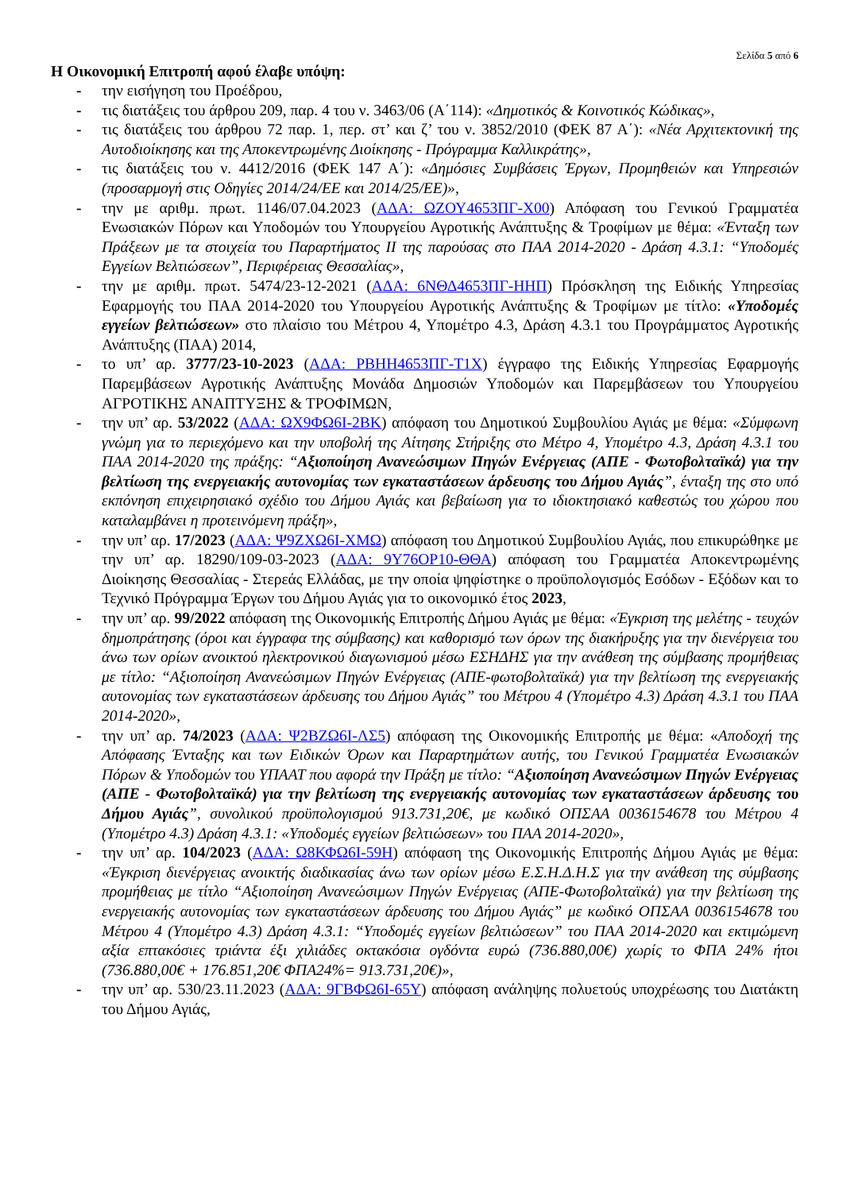Σελίδα 5 από 6
Η Οικονομική Επιτροπή αφού έλαβε υπόψη:
- την εισήγηση του Προέδρου,
- τις διατάξεις του άρθρου 209, παρ. 4 του ν. 3463/06 (Α΄114): «Δημοτικός & Κοινοτικός Κώδικας»,
- τις διατάξεις του άρθρου 72 παρ. 1, περ. στ’ και ζ’ του ν. 3852/2010 (ΦΕΚ 87 Α΄): «Νέα Αρχιτεκτονική της Αυτοδιοίκησης και της Αποκεντρωμένης Διοίκησης - Πρόγραμμα Καλλικράτης»,
- τις διατάξεις του ν. 4412/2016 (ΦΕΚ 147 Α΄): «Δημόσιες Συμβάσεις Έργων, Προμηθειών και Υπηρεσιών (προσαρμογή στις Οδηγίες 2014/24/ΕΕ και 2014/25/ΕΕ)»,
- την με αριθμ. πρωτ. 1146/07.04.2023 (ΑΔΑ: ΩΖΟΥ4653ΠΓ-Χ00) Απόφαση του Γενικού Γραμματέα Ενωσιακών Πόρων και Υποδομών του Υπουργείου Αγροτικής Ανάπτυξης & Τροφίμων με θέμα: «Ένταξη των Πράξεων με τα στοιχεία του Παραρτήματος ΙΙ της παρούσας στο ΠΑΑ 2014-2020 - Δράση 4.3.1: “Υποδομές Εγγείων Βελτιώσεων”, Περιφέρειας Θεσσαλίας»,
- την με αριθμ. πρωτ. 5474/23-12-2021 (ΑΔΑ: 6ΝΘΔ4653ΠΓ-ΗΗΠ) Πρόσκληση της Ειδικής Υπηρεσίας Εφαρμογής του ΠΑΑ 2014-2020 του Υπουργείου Αγροτικής Ανάπτυξης & Τροφίμων με τίτλο: «Υποδομές εγγείων βελτιώσεων» στο πλαίσιο του Μέτρου 4, Υπομέτρο 4.3, Δράση 4.3.1 του Προγράμματος Αγροτικής Ανάπτυξης (ΠΑΑ) 2014,
- το υπ’ αρ. 3777/23-10-2023 (ΑΔΑ: ΡΒΗΗ4653ΠΓ-Τ1Χ) έγγραφο της Ειδικής Υπηρεσίας Εφαρμογής Παρεμβάσεων Αγροτικής Ανάπτυξης Μονάδα Δημοσιών Υποδομών και Παρεμβάσεων του Υπουργείου ΑΓΡΟΤΙΚΗΣ ΑΝΑΠΤΥΞΗΣ & ΤΡΟΦΙΜΩΝ,
- την υπ’ αρ. 53/2022 (ΑΔΑ: ΩΧ9ΦΩ6Ι-2ΒΚ) απόφαση του Δημοτικού Συμβουλίου Αγιάς με θέμα: «Σύμφωνη γνώμη για το περιεχόμενο και την υποβολή της Αίτησης Στήριξης στο Μέτρο 4, Υπομέτρο 4.3, Δράση 4.3.1 του ΠΑΑ 2014-2020 της πράξης: “Αξιοποίηση Ανανεώσιμων Πηγών Ενέργειας (ΑΠΕ - Φωτοβολταϊκά) για την βελτίωση της ενεργειακής αυτονομίας των εγκαταστάσεων άρδευσης του Δήμου Αγιάς”, ένταξη της στο υπό εκπόνηση επιχειρησιακό σχέδιο του Δήμου Αγιάς και βεβαίωση για το ιδιοκτησιακό καθεστώς του χώρου που καταλαμβάνει η προτεινόμενη πράξη»,
- την υπ’ αρ. 17/2023 (ΑΔΑ: Ψ9ΖΧΩ6Ι-ΧΜΩ) απόφαση του Δημοτικού Συμβουλίου Αγιάς, που επικυρώθηκε με την υπ’ αρ. 18290/109-03-2023 (ΑΔΑ: 9Υ76ΟΡ10-ΘΘΑ) απόφαση του Γραμματέα Αποκεντρωμένης Διοίκησης Θεσσαλίας - Στερεάς Ελλάδας, με την οποία ψηφίστηκε ο προϋπολογισμός Εσόδων - Εξόδων και το Τεχνικό Πρόγραμμα Έργων του Δήμου Αγιάς για το οικονομικό έτος 2023,
- την υπ’ αρ. 99/2022 απόφαση της Οικονομικής Επιτροπής Δήμου Αγιάς με θέμα: «Έγκριση της μελέτης - τευχών δημοπράτησης (όροι και έγγραφα της σύμβασης) και καθορισμό των όρων της διακήρυξης για την διενέργεια του άνω των ορίων ανοικτού ηλεκτρονικού διαγωνισμού μέσω ΕΣΗΔΗΣ για την ανάθεση της σύμβασης προμήθειας με τίτλο: “Αξιοποίηση Ανανεώσιμων Πηγών Ενέργειας (ΑΠΕ-φωτοβολταϊκά) για την βελτίωση της ενεργειακής αυτονομίας των εγκαταστάσεων άρδευσης του Δήμου Αγιάς” του Μέτρου 4 (Υπομέτρο 4.3) Δράση 4.3.1 του ΠΑΑ 2014-2020»,
- την υπ’ αρ. 74/2023 (ΑΔΑ: Ψ2ΒΖΩ6Ι-ΛΣ5) απόφαση της Οικονομικής Επιτροπής με θέμα: «Αποδοχή της Απόφασης Ένταξης και των Ειδικών Όρων και Παραρτημάτων αυτής, του Γενικού Γραμματέα Ενωσιακών Πόρων & Υποδομών του ΥΠΑΑΤ που αφορά την Πράξη με τίτλο: “Αξιοποίηση Ανανεώσιμων Πηγών Ενέργειας (ΑΠΕ - Φωτοβολταϊκά) για την βελτίωση της ενεργειακής αυτονομίας των εγκαταστάσεων άρδευσης του Δήμου Αγιάς”, συνολικού προϋπολογισμού 913.731,20€, με κωδικό ΟΠΣΑΑ 0036154678 του Μέτρου 4 (Υπομέτρο 4.3) Δράση 4.3.1: «Υποδομές εγγείων βελτιώσεων» του ΠΑΑ 2014-2020»,
- την υπ’ αρ. 104/2023 (ΑΔΑ: Ω8ΚΦΩ6Ι-59Η) απόφαση της Οικονομικής Επιτροπής Δήμου Αγιάς με θέμα: «Έγκριση διενέργειας ανοικτής διαδικασίας άνω των ορίων μέσω Ε.Σ.Η.Δ.Η.Σ για την ανάθεση της σύμβασης προμήθειας με τίτλο “Αξιοποίηση Ανανεώσιμων Πηγών Ενέργειας (ΑΠΕ-Φωτοβολταϊκά) για την βελτίωση της ενεργειακής αυτονομίας των εγκαταστάσεων άρδευσης του Δήμου Αγιάς” με κωδικό ΟΠΣΑΑ 0036154678 του Μέτρου 4 (Υπομέτρο 4.3) Δράση 4.3.1: “Υποδομές εγγείων βελτιώσεων” του ΠΑΑ 2014-2020 και εκτιμώμενη αξία επτακόσιες τριάντα έξι χιλιάδες οκτακόσια ογδόντα ευρώ (736.880,00€) χωρίς το ΦΠΑ 24% ήτοι (736.880,00€ + 176.851,20€ ΦΠΑ24%= 913.731,20€)»,
- την υπ’ αρ. 530/23.11.2023 (ΑΔΑ: 9ΓΒΦΩ6Ι-65Υ) απόφαση ανάληψης πολυετούς υποχρέωσης του Διατάκτη του Δήμου Αγιάς,